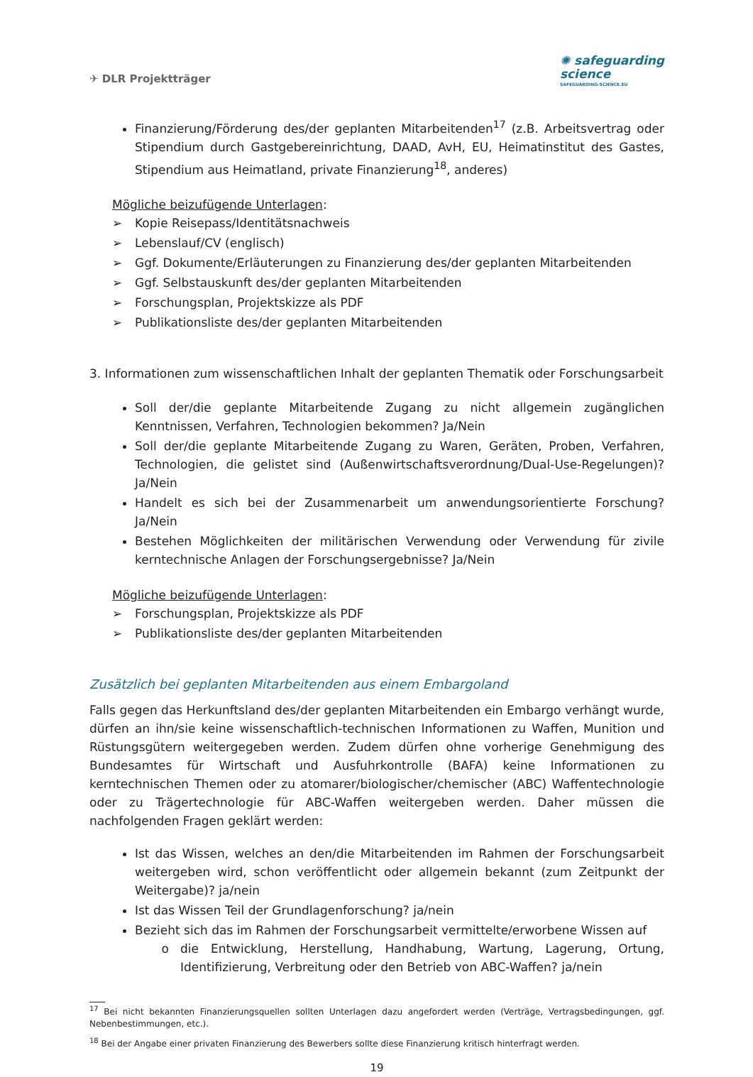✈ DLR Projektträger
✺ safeguarding
science
SAFEGUARDING-SCIENCE.EU
Finanzierung/Förderung des/der geplanten Mitarbeitenden<sup>17</sup> (z.B. Arbeitsvertrag oder Stipendium durch Gastgebereinrichtung, DAAD, AvH, EU, Heimatinstitut des Gastes, Stipendium aus Heimatland, private Finanzierung<sup>18</sup>, anderes)
Mögliche beizufügende Unterlagen:
➢ Kopie Reisepass/Identitätsnachweis
➢ Lebenslauf/CV (englisch)
➢ Ggf. Dokumente/Erläuterungen zu Finanzierung des/der geplanten Mitarbeitenden
➢ Ggf. Selbstauskunft des/der geplanten Mitarbeitenden
➢ Forschungsplan, Projektskizze als PDF
➢ Publikationsliste des/der geplanten Mitarbeitenden
3. Informationen zum wissenschaftlichen Inhalt der geplanten Thematik oder Forschungsarbeit
Soll der/die geplante Mitarbeitende Zugang zu nicht allgemein zugänglichen Kenntnissen, Verfahren, Technologien bekommen? Ja/Nein
Soll der/die geplante Mitarbeitende Zugang zu Waren, Geräten, Proben, Verfahren, Technologien, die gelistet sind (Außenwirtschaftsverordnung/Dual-Use-Regelungen)? Ja/Nein
Handelt es sich bei der Zusammenarbeit um anwendungsorientierte Forschung? Ja/Nein
Bestehen Möglichkeiten der militärischen Verwendung oder Verwendung für zivile kerntechnische Anlagen der Forschungsergebnisse? Ja/Nein
Mögliche beizufügende Unterlagen:
➢ Forschungsplan, Projektskizze als PDF
➢ Publikationsliste des/der geplanten Mitarbeitenden
Zusätzlich bei geplanten Mitarbeitenden aus einem Embargoland
Falls gegen das Herkunftsland des/der geplanten Mitarbeitenden ein Embargo verhängt wurde, dürfen an ihn/sie keine wissenschaftlich-technischen Informationen zu Waffen, Munition und Rüstungsgütern weitergegeben werden. Zudem dürfen ohne vorherige Genehmigung des Bundesamtes für Wirtschaft und Ausfuhrkontrolle (BAFA) keine Informationen zu kerntechnischen Themen oder zu atomarer/biologischer/chemischer (ABC) Waffentechnologie oder zu Trägertechnologie für ABC-Waffen weitergeben werden. Daher müssen die nachfolgenden Fragen geklärt werden:
Ist das Wissen, welches an den/die Mitarbeitenden im Rahmen der Forschungsarbeit weitergeben wird, schon veröffentlicht oder allgemein bekannt (zum Zeitpunkt der Weitergabe)? ja/nein
Ist das Wissen Teil der Grundlagenforschung? ja/nein
Bezieht sich das im Rahmen der Forschungsarbeit vermittelte/erworbene Wissen auf
die Entwicklung, Herstellung, Handhabung, Wartung, Lagerung, Ortung, Identifizierung, Verbreitung oder den Betrieb von ABC-Waffen? ja/nein
<sup>17</sup> Bei nicht bekannten Finanzierungsquellen sollten Unterlagen dazu angefordert werden (Verträge, Vertragsbedingungen, ggf. Nebenbestimmungen, etc.).
<sup>18</sup> Bei der Angabe einer privaten Finanzierung des Bewerbers sollte diese Finanzierung kritisch hinterfragt werden.
19